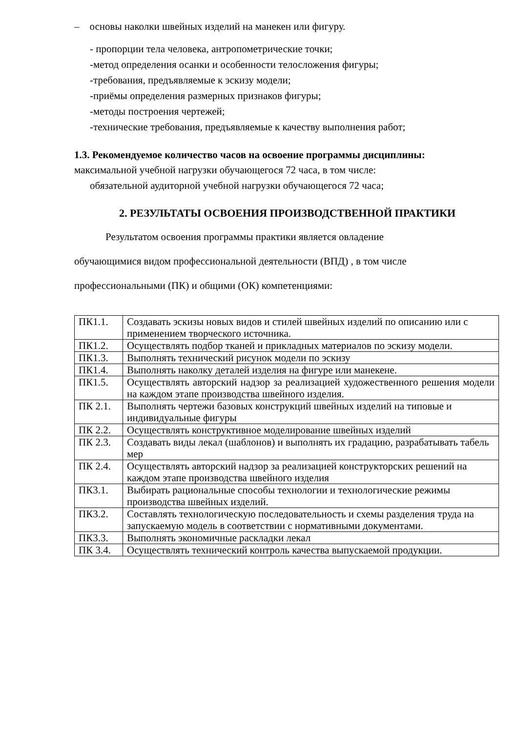– основы наколки швейных изделий на манекен или фигуру.
- пропорции тела человека, антропометрические точки;
-метод определения осанки и особенности телосложения фигуры;
-требования, предъявляемые к эскизу модели;
-приёмы определения размерных признаков фигуры;
-методы построения чертежей;
-технические требования, предъявляемые к качеству выполнения работ;
1.3. Рекомендуемое количество часов на освоение программы дисциплины:
максимальной учебной нагрузки обучающегося 72 часа, в том числе:
обязательной аудиторной учебной нагрузки обучающегося 72 часа;
2. РЕЗУЛЬТАТЫ ОСВОЕНИЯ ПРОИЗВОДСТВЕННОЙ ПРАКТИКИ
Результатом освоения программы практики является овладение
обучающимися видом профессиональной деятельности (ВПД) , в том числе
профессиональными (ПК) и общими (ОК) компетенциями:
| ПК1.1. | Создавать эскизы новых видов и стилей швейных изделий по описанию или с применением творческого источника. |
| ПК1.2. | Осуществлять подбор тканей и прикладных материалов по эскизу модели. |
| ПК1.3. | Выполнять технический рисунок модели по эскизу |
| ПК1.4. | Выполнять наколку деталей изделия на фигуре или манекене. |
| ПК1.5. | Осуществлять авторский надзор за реализацией художественного решения модели на каждом этапе производства швейного изделия. |
| ПК 2.1. | Выполнять чертежи базовых конструкций швейных изделий на типовые и индивидуальные фигуры |
| ПК 2.2. | Осуществлять конструктивное моделирование швейных изделий |
| ПК 2.3. | Создавать виды лекал (шаблонов) и выполнять их градацию, разрабатывать табель мер |
| ПК 2.4. | Осуществлять авторский надзор за реализацией конструкторских решений на каждом этапе производства швейного изделия |
| ПК3.1. | Выбирать рациональные способы технологии и технологические режимы производства швейных изделий. |
| ПК3.2. | Составлять технологическую последовательность и схемы разделения труда на запускаемую модель в соответствии с нормативными документами. |
| ПК3.3. | Выполнять экономичные раскладки лекал |
| ПК 3.4. | Осуществлять технический контроль качества выпускаемой продукции. |